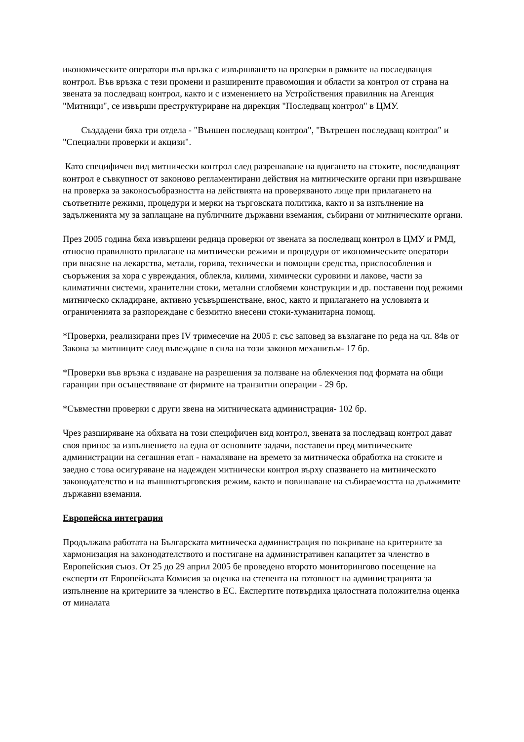икономическите оператори във връзка с извършването на проверки в рамките на последващия контрол. Във връзка с тези промени и разширените правомощия и области за контрол от страна на звената за последващ контрол, както и с изменението на Устройствения правилник на Агенция "Митници", се извърши преструктуриране на дирекция "Последващ контрол" в ЦМУ.
Създадени бяха три отдела - "Външен последващ контрол", "Вътрешен последващ контрол" и "Специални проверки и акцизи".
Като специфичен вид митнически контрол след разрешаване на вдигането на стоките, последващият контрол е съвкупност от законово регламентирани действия на митническите органи при извършване на проверка за законосъобразността на действията на проверяваното лице при прилагането на съответните режими, процедури и мерки на търговската политика, както и за изпълнение на задълженията му за заплащане на публичните държавни вземания, събирани от митническите органи.
През 2005 година бяха извършени редица проверки от звената за последващ контрол в ЦМУ и РМД, относно правилното прилагане на митнически режими и процедури от икономическите оператори при внасяне на лекарства, метали, горива, технически и помощни средства, приспособления и съоръжения за хора с увреждания, облекла, килими, химически суровини и лакове, части за климатични системи, хранителни стоки, метални сглобяеми конструкции и др. поставени под режими митническо складиране, активно усъвършенстване, внос, както и прилагането на условията и ограниченията за разпореждане с безмитно внесени стоки-хуманитарна помощ.
*Проверки, реализирани през IV тримесечие на 2005 г. със заповед за възлагане по реда на чл. 84в от Закона за митниците след въвеждане в сила на този законов механизъм- 17 бр.
*Проверки във връзка с издаване на разрешения за ползване на облекчения под формата на общи гаранции при осъществяване от фирмите на транзитни операции - 29 бр.
*Съвместни проверки с други звена на митническата администрация- 102 бр.
Чрез разширяване на обхвата на този специфичен вид контрол, звената за последващ контрол дават своя принос за изпълнението на една от основните задачи, поставени пред митническите администрации на сегашния етап - намаляване на времето за митническа обработка на стоките и заедно с това осигуряване на надежден митнически контрол върху спазването на митническото законодателство и на външнотърговския режим, както и повишаване на събираемостта на дължимите държавни вземания.
Европейска интеграция
Продължава работата на Българската митническа администрация по покриване на критериите за хармонизация на законодателството и постигане на административен капацитет за членство в Европейския съюз. От 25 до 29 април 2005 бе проведено второто мониторингово посещение на експерти от Европейската Комисия за оценка на степента на готовност на администрацията за изпълнение на критериите за членство в ЕС. Експертите потвърдиха цялостната положителна оценка от миналата